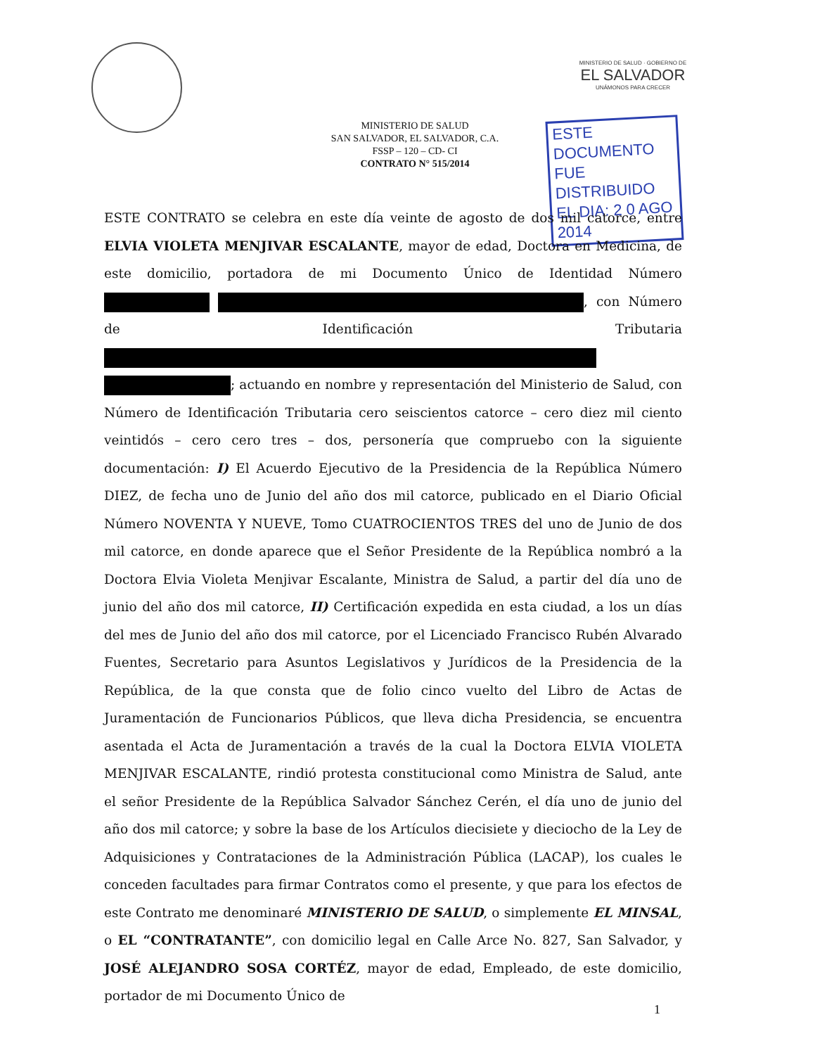MINISTERIO DE SALUD · GOBIERNO DE
EL SALVADOR
UNÁMONOS PARA CRECER
MINISTERIO DE SALUD
SAN SALVADOR, EL SALVADOR, C.A.
FSSP – 120 – CD- CI
CONTRATO N° 515/2014
ESTE DOCUMENTO
FUE DISTRIBUIDO
EL DIA: 2 0 AGO 2014
ESTE CONTRATO se celebra en este día veinte de agosto de dos mil catorce, entre ELVIA VIOLETA MENJIVAR ESCALANTE, mayor de edad, Doctora en Medicina, de este domicilio, portadora de mi Documento Único de Identidad Número , con Número de Identificación Tributaria ; actuando en nombre y representación del Ministerio de Salud, con Número de Identificación Tributaria cero seiscientos catorce – cero diez mil ciento veintidós – cero cero tres – dos, personería que compruebo con la siguiente documentación: I) El Acuerdo Ejecutivo de la Presidencia de la República Número DIEZ, de fecha uno de Junio del año dos mil catorce, publicado en el Diario Oficial Número NOVENTA Y NUEVE, Tomo CUATROCIENTOS TRES del uno de Junio de dos mil catorce, en donde aparece que el Señor Presidente de la República nombró a la Doctora Elvia Violeta Menjivar Escalante, Ministra de Salud, a partir del día uno de junio del año dos mil catorce, II) Certificación expedida en esta ciudad, a los un días del mes de Junio del año dos mil catorce, por el Licenciado Francisco Rubén Alvarado Fuentes, Secretario para Asuntos Legislativos y Jurídicos de la Presidencia de la República, de la que consta que de folio cinco vuelto del Libro de Actas de Juramentación de Funcionarios Públicos, que lleva dicha Presidencia, se encuentra asentada el Acta de Juramentación a través de la cual la Doctora ELVIA VIOLETA MENJIVAR ESCALANTE, rindió protesta constitucional como Ministra de Salud, ante el señor Presidente de la República Salvador Sánchez Cerén, el día uno de junio del año dos mil catorce; y sobre la base de los Artículos diecisiete y dieciocho de la Ley de Adquisiciones y Contrataciones de la Administración Pública (LACAP), los cuales le conceden facultades para firmar Contratos como el presente, y que para los efectos de este Contrato me denominaré MINISTERIO DE SALUD, o simplemente EL MINSAL, o EL “CONTRATANTE”, con domicilio legal en Calle Arce No. 827, San Salvador, y JOSÉ ALEJANDRO SOSA CORTÉZ, mayor de edad, Empleado, de este domicilio, portador de mi Documento Único de
1